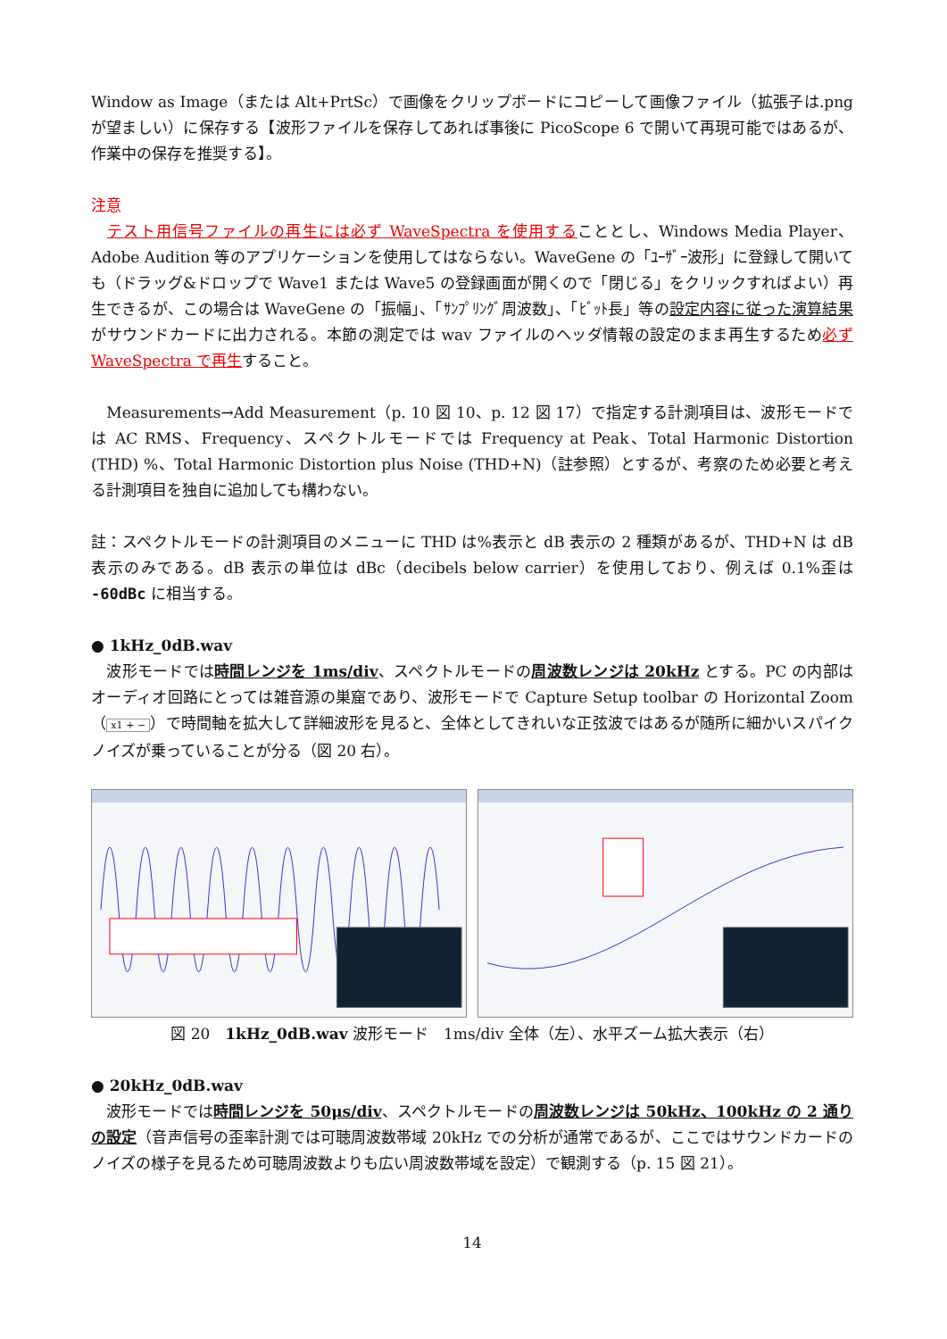Window as Image（または Alt+PrtSc）で画像をクリップボードにコピーして画像ファイル（拡張子は.png が望ましい）に保存する【波形ファイルを保存してあれば事後に PicoScope 6 で開いて再現可能ではあるが、作業中の保存を推奨する】。
注意
　テスト用信号ファイルの再生には必ず WaveSpectra を使用することとし、Windows Media Player、Adobe Audition 等のアプリケーションを使用してはならない。WaveGene の「ﾕｰｻﾞｰ波形」に登録して開いても（ドラッグ&ドロップで Wave1 または Wave5 の登録画面が開くので「閉じる」をクリックすればよい）再生できるが、この場合は WaveGene の「振幅」、「ｻﾝﾌﾟﾘﾝｸﾞ周波数」、「ﾋﾞｯﾄ長」等の設定内容に従った演算結果がサウンドカードに出力される。本節の測定では wav ファイルのヘッダ情報の設定のまま再生するため必ず WaveSpectra で再生すること。
　Measurements→Add Measurement（p. 10 図 10、p. 12 図 17）で指定する計測項目は、波形モードでは AC RMS、Frequency、スペクトルモードでは Frequency at Peak、Total Harmonic Distortion (THD) %、Total Harmonic Distortion plus Noise (THD+N)（註参照）とするが、考察のため必要と考える計測項目を独自に追加しても構わない。
註：スペクトルモードの計測項目のメニューに THD は%表示と dB 表示の 2 種類があるが、THD+N は dB 表示のみである。dB 表示の単位は dBc（decibels below carrier）を使用しており、例えば 0.1%歪は -60dBc に相当する。
● 1kHz_0dB.wav
　波形モードでは時間レンジを 1ms/div、スペクトルモードの周波数レンジは 20kHz とする。PC の内部はオーディオ回路にとっては雑音源の巣窟であり、波形モードで Capture Setup toolbar の Horizontal Zoom（ x1 + − ）で時間軸を拡大して詳細波形を見ると、全体としてきれいな正弦波ではあるが随所に細かいスパイクノイズが乗っていることが分る（図 20 右）。
図 20　1kHz_0dB.wav 波形モード　1ms/div 全体（左）、水平ズーム拡大表示（右）
● 20kHz_0dB.wav
　波形モードでは時間レンジを 50μs/div、スペクトルモードの周波数レンジは 50kHz、100kHz の 2 通りの設定（音声信号の歪率計測では可聴周波数帯域 20kHz での分析が通常であるが、ここではサウンドカードのノイズの様子を見るため可聴周波数よりも広い周波数帯域を設定）で観測する（p. 15 図 21）。
14